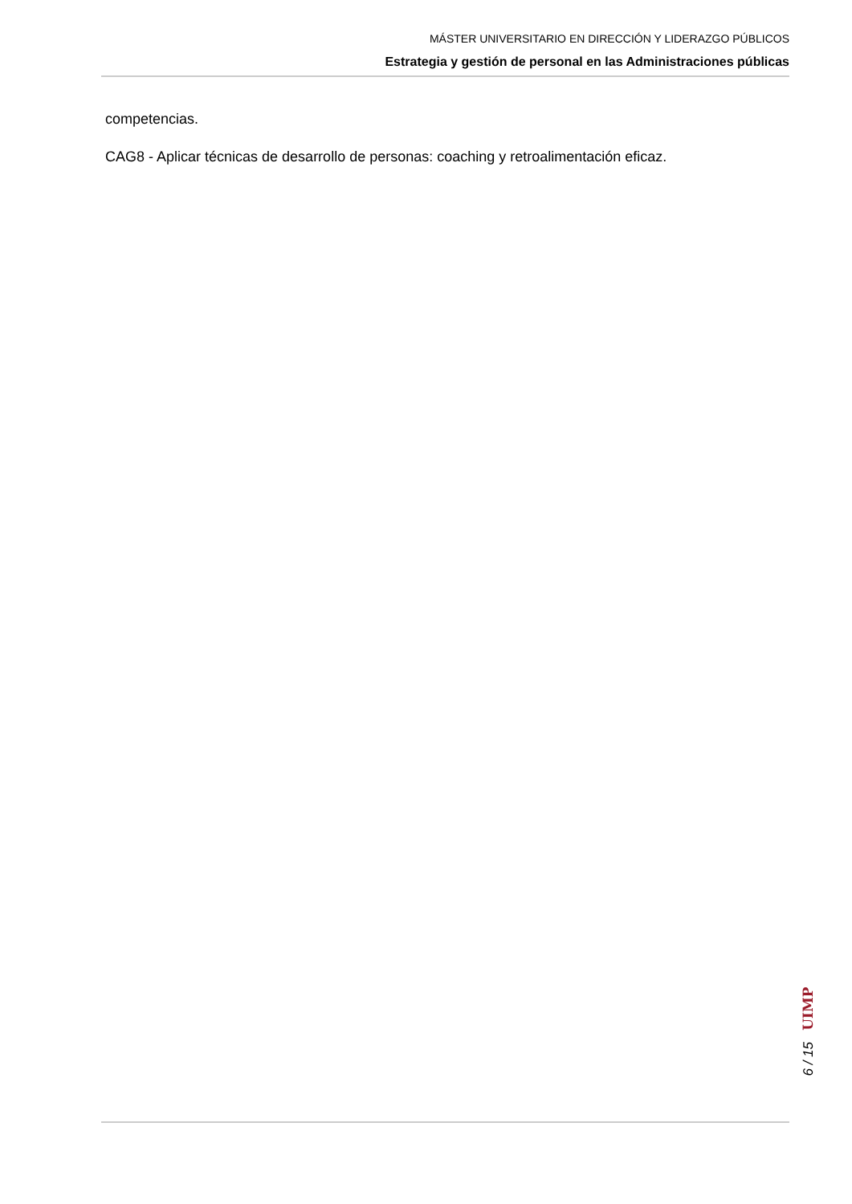MÁSTER UNIVERSITARIO EN DIRECCIÓN Y LIDERAZGO PÚBLICOS
Estrategia y gestión de personal en las Administraciones públicas
competencias.
CAG8 - Aplicar técnicas de desarrollo de personas: coaching y retroalimentación eficaz.
6 / 15 UIMP